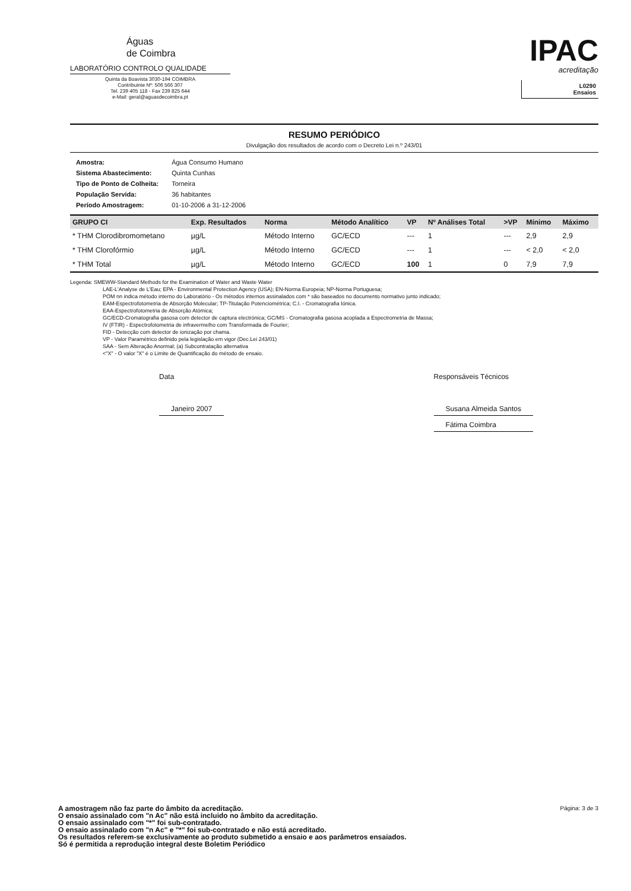Águas
de Coimbra
LABORATÓRIO CONTROLO QUALIDADE
Quinta da Boavista 3030-194 COIMBRA
Contribuinte Nº: 506 566 307
Tel. 239 405 118 - Fax 239 825 644
e-Mail: geral@aguasdecoimbra.pt
IPAC
acreditação
L0290
Ensaios
RESUMO PERIÓDICO
Divulgação dos resultados de acordo com o Decreto Lei n.º 243/01
| Amostra: | Água Consumo Humano |
| Sistema Abastecimento: | Quinta Cunhas |
| Tipo de Ponto de Colheita: | Torneira |
| População Servida: | 36 habitantes |
| Período Amostragem: | 01-10-2006 a 31-12-2006 |
| GRUPO CI | Exp. Resultados | Norma | Método Analítico | VP | Nº Análises Total | >VP | Mínimo | Máximo |
| --- | --- | --- | --- | --- | --- | --- | --- | --- |
| * THM Clorodibromometano | µg/L | Método Interno | GC/ECD | --- | 1 | --- | 2,9 | 2,9 |
| * THM Clorofórmio | µg/L | Método Interno | GC/ECD | --- | 1 | --- | < 2,0 | < 2,0 |
| * THM Total | µg/L | Método Interno | GC/ECD | 100 | 1 | 0 | 7,9 | 7,9 |
Legenda: SMEWW-Standard Methods for the Examination of Water and Waste Water
LAE-L'Analyse de L'Eau; EPA - Environmental Protection Agency (USA); EN-Norma Europeia; NP-Norma Portuguesa;
POM nn indica método interno do Laboratório - Os métodos internos assinalados com * são baseados no documento normativo junto indicado;
EAM-Espectrofotometria de Absorção Molecular; TP-Titulação Potenciométrica; C.I. - Cromatografia Iónica.
EAA-Espectrofotometria de Absorção Atómica;
GC/ECD-Cromatografia gasosa com detector de captura electrónica; GC/MS - Cromatografia gasosa acoplada a Espectrometria de Massa;
IV (FTIR) - Espectrofotometria de infravermelho com Transformada de Fourier;
FID - Detecção com detector de ionização por chama.
VP - Valor Paramétrico definido pela legislação em vigor (Dec.Lei 243/01)
SAA - Sem Alteração Anormal; (a) Subcontratação alternativa
<"X" - O valor "X" é o Limite de Quantificação do método de ensaio.
Data
Janeiro 2007
Responsáveis Técnicos
Susana Almeida Santos
Fátima Coimbra
Página: 3 de 3 A amostragem não faz parte do âmbito da acreditação.
O ensaio assinalado com "n Ac" não está incluido no âmbito da acreditação.
O ensaio assinalado com "*" foi sub-contratado.
O ensaio assinalado com "n Ac" e "*" foi sub-contratado e não está acreditado.
Os resultados referem-se exclusivamente ao produto submetido a ensaio e aos parâmetros ensaiados.
Só é permitida a reprodução integral deste Boletim Periódico